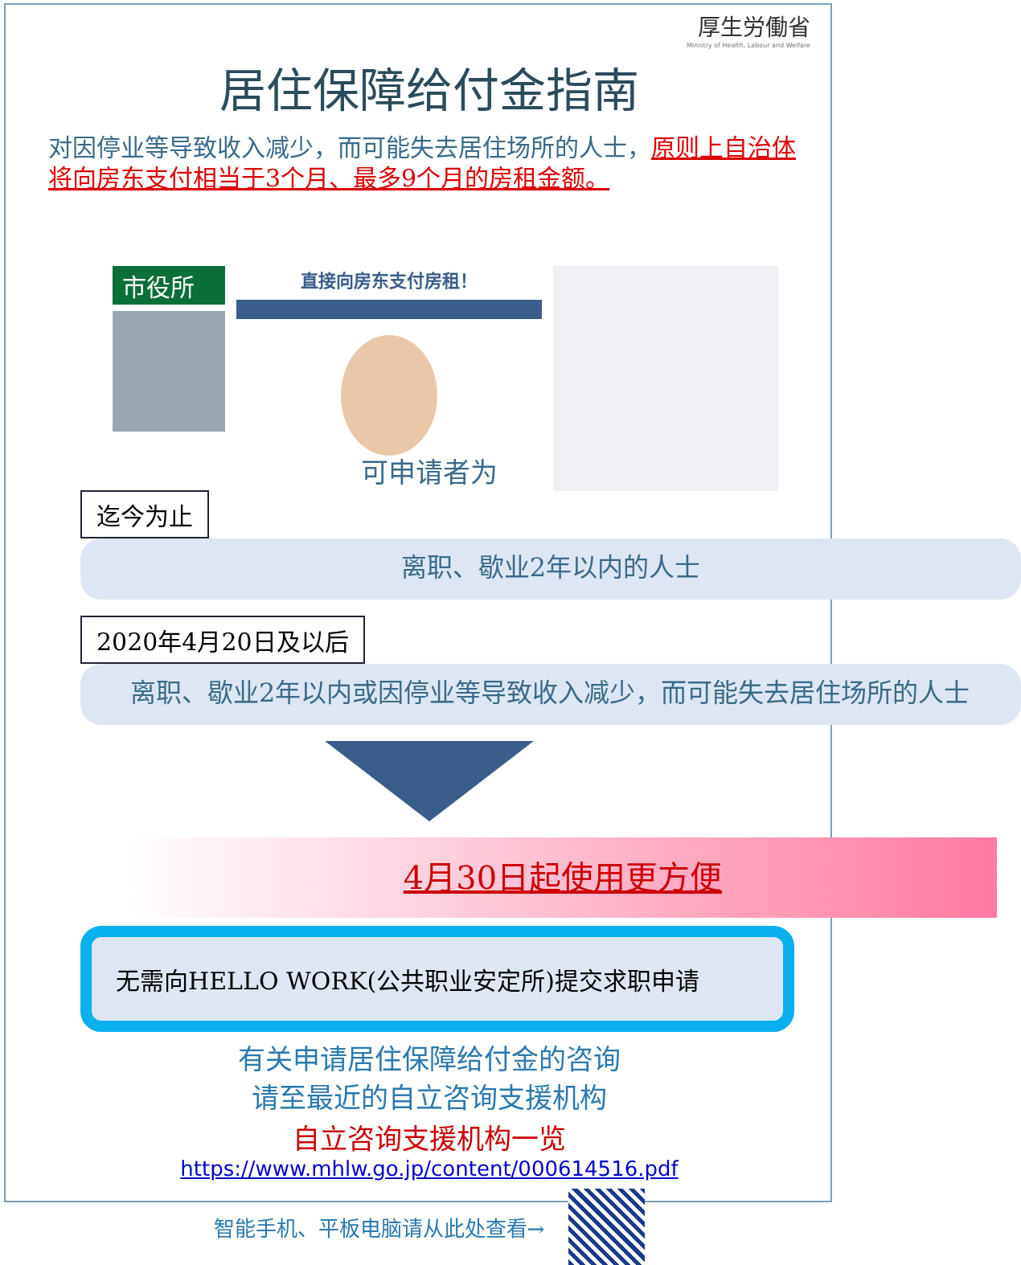厚生労働省
Ministry of Health, Labour and Welfare
居住保障给付金指南
对因停业等导致收入减少，而可能失去居住场所的人士，原则上自治体将向房东支付相当于3个月、最多9个月的房租金额。
市役所
直接向房东支付房租！
可申请者为
迄今为止
离职、歇业2年以内的人士
2020年4月20日及以后
　离职、歇业2年以内或因停业等导致收入减少，而可能失去居住场所的人士
4月30日起使用更方便
无需向HELLO WORK(公共职业安定所)提交求职申请
有关申请居住保障给付金的咨询
请至最近的自立咨询支援机构
自立咨询支援机构一览
https://www.mhlw.go.jp/content/000614516.pdf
智能手机、平板电脑请从此处查看→